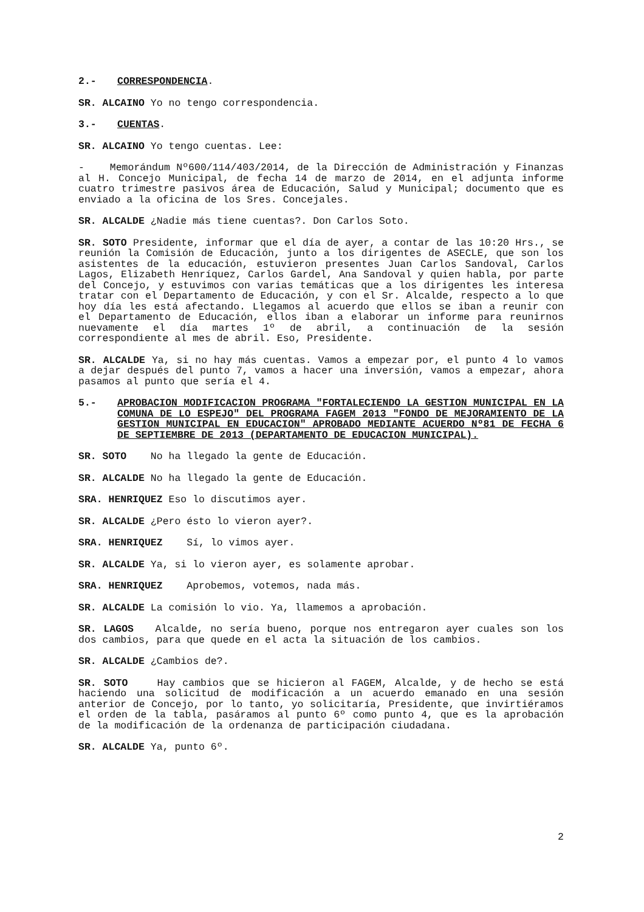2.- CORRESPONDENCIA.
SR. ALCAINO Yo no tengo correspondencia.
3.- CUENTAS.
SR. ALCAINO Yo tengo cuentas. Lee:
- Memorándum Nº600/114/403/2014, de la Dirección de Administración y Finanzas al H. Concejo Municipal, de fecha 14 de marzo de 2014, en el adjunta informe cuatro trimestre pasivos área de Educación, Salud y Municipal; documento que es enviado a la oficina de los Sres. Concejales.
SR. ALCALDE ¿Nadie más tiene cuentas?. Don Carlos Soto.
SR. SOTO Presidente, informar que el día de ayer, a contar de las 10:20 Hrs., se reunión la Comisión de Educación, junto a los dirigentes de ASECLE, que son los asistentes de la educación, estuvieron presentes Juan Carlos Sandoval, Carlos Lagos, Elizabeth Henríquez, Carlos Gardel, Ana Sandoval y quien habla, por parte del Concejo, y estuvimos con varias temáticas que a los dirigentes les interesa tratar con el Departamento de Educación, y con el Sr. Alcalde, respecto a lo que hoy día les está afectando. Llegamos al acuerdo que ellos se iban a reunir con el Departamento de Educación, ellos iban a elaborar un informe para reunirnos nuevamente el día martes 1º de abril, a continuación de la sesión correspondiente al mes de abril. Eso, Presidente.
SR. ALCALDE Ya, si no hay más cuentas. Vamos a empezar por, el punto 4 lo vamos a dejar después del punto 7, vamos a hacer una inversión, vamos a empezar, ahora pasamos al punto que sería el 4.
5.- APROBACION MODIFICACION PROGRAMA "FORTALECIENDO LA GESTION MUNICIPAL EN LA COMUNA DE LO ESPEJO" DEL PROGRAMA FAGEM 2013 "FONDO DE MEJORAMIENTO DE LA GESTION MUNICIPAL EN EDUCACION" APROBADO MEDIANTE ACUERDO Nº81 DE FECHA 6 DE SEPTIEMBRE DE 2013 (DEPARTAMENTO DE EDUCACION MUNICIPAL).
SR. SOTO No ha llegado la gente de Educación.
SR. ALCALDE No ha llegado la gente de Educación.
SRA. HENRIQUEZ Eso lo discutimos ayer.
SR. ALCALDE ¿Pero ésto lo vieron ayer?.
SRA. HENRIQUEZ Sí, lo vimos ayer.
SR. ALCALDE Ya, si lo vieron ayer, es solamente aprobar.
SRA. HENRIQUEZ Aprobemos, votemos, nada más.
SR. ALCALDE La comisión lo vio. Ya, llamemos a aprobación.
SR. LAGOS Alcalde, no sería bueno, porque nos entregaron ayer cuales son los dos cambios, para que quede en el acta la situación de los cambios.
SR. ALCALDE ¿Cambios de?.
SR. SOTO Hay cambios que se hicieron al FAGEM, Alcalde, y de hecho se está haciendo una solicitud de modificación a un acuerdo emanado en una sesión anterior de Concejo, por lo tanto, yo solicitaría, Presidente, que invirtiéramos el orden de la tabla, pasáramos al punto 6º como punto 4, que es la aprobación de la modificación de la ordenanza de participación ciudadana.
SR. ALCALDE Ya, punto 6º.
2